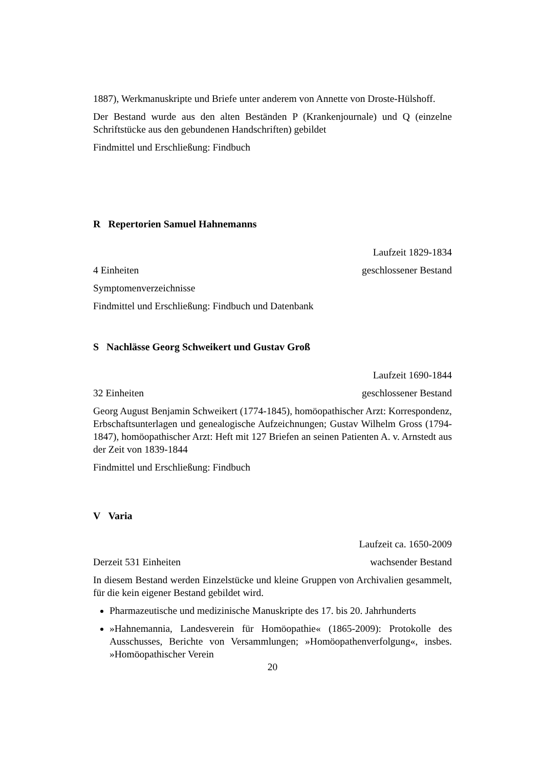1887), Werkmanuskripte und Briefe unter anderem von Annette von Droste-Hülshoff.
Der Bestand wurde aus den alten Beständen P (Krankenjournale) und Q (einzelne Schriftstücke aus den gebundenen Handschriften) gebildet
Findmittel und Erschließung: Findbuch
R Repertorien Samuel Hahnemanns
Laufzeit 1829-1834
4 Einheiten geschlossener Bestand
Symptomenverzeichnisse
Findmittel und Erschließung: Findbuch und Datenbank
S Nachlässe Georg Schweikert und Gustav Groß
Laufzeit 1690-1844
32 Einheiten geschlossener Bestand
Georg August Benjamin Schweikert (1774-1845), homöopathischer Arzt: Korrespondenz, Erbschaftsunterlagen und genealogische Aufzeichnungen; Gustav Wilhelm Gross (1794-1847), homöopathischer Arzt: Heft mit 127 Briefen an seinen Patienten A. v. Arnstedt aus der Zeit von 1839-1844
Findmittel und Erschließung: Findbuch
V Varia
Laufzeit ca. 1650-2009
Derzeit 531 Einheiten wachsender Bestand
In diesem Bestand werden Einzelstücke und kleine Gruppen von Archivalien gesammelt, für die kein eigener Bestand gebildet wird.
Pharmazeutische und medizinische Manuskripte des 17. bis 20. Jahrhunderts
»Hahnemannia, Landesverein für Homöopathie« (1865-2009): Protokolle des Ausschusses, Berichte von Versammlungen; »Homöopathenverfolgung«, insbes. »Homöopathischer Verein
20